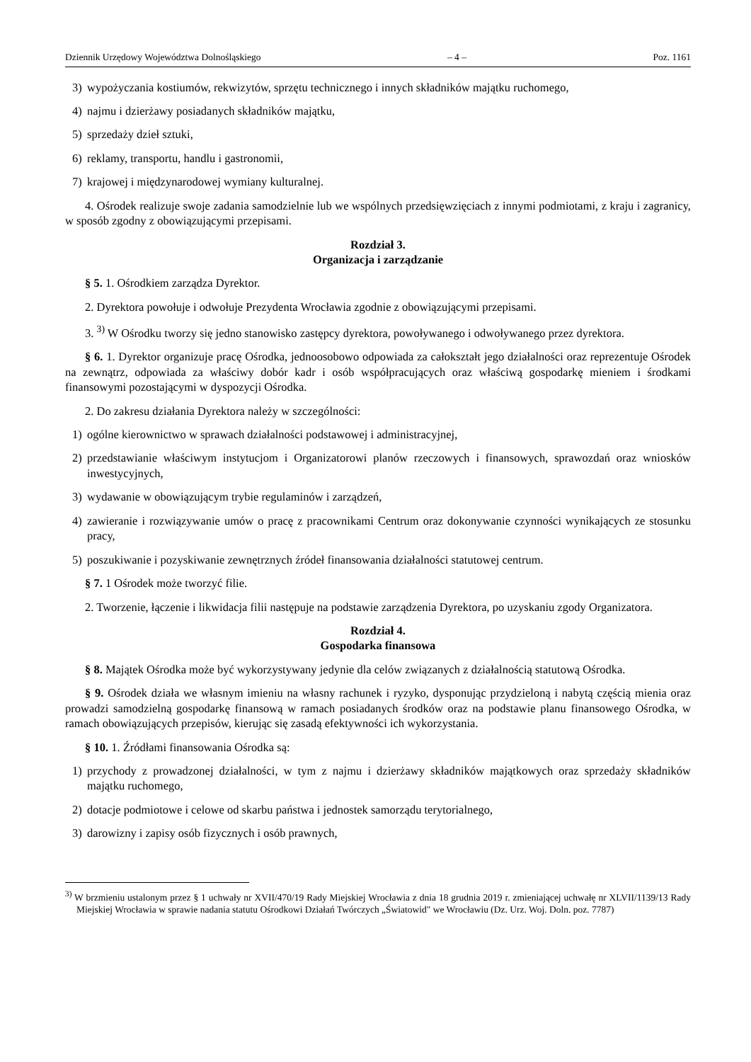Dziennik Urzędowy Województwa Dolnośląskiego – 4 – Poz. 1161
3) wypożyczania kostiumów, rekwizytów, sprzętu technicznego i innych składników majątku ruchomego,
4) najmu i dzierżawy posiadanych składników majątku,
5) sprzedaży dzieł sztuki,
6) reklamy, transportu, handlu i gastronomii,
7) krajowej i międzynarodowej wymiany kulturalnej.
4. Ośrodek realizuje swoje zadania samodzielnie lub we wspólnych przedsięwzięciach z innymi podmiotami, z kraju i zagranicy, w sposób zgodny z obowiązującymi przepisami.
Rozdział 3.
Organizacja i zarządzanie
§ 5. 1. Ośrodkiem zarządza Dyrektor.
2. Dyrektora powołuje i odwołuje Prezydenta Wrocławia zgodnie z obowiązującymi przepisami.
3. <sup>3)</sup> W Ośrodku tworzy się jedno stanowisko zastępcy dyrektora, powoływanego i odwoływanego przez dyrektora.
§ 6. 1. Dyrektor organizuje pracę Ośrodka, jednoosobowo odpowiada za całokształt jego działalności oraz reprezentuje Ośrodek na zewnątrz, odpowiada za właściwy dobór kadr i osób współpracujących oraz właściwą gospodarkę mieniem i środkami finansowymi pozostającymi w dyspozycji Ośrodka.
2. Do zakresu działania Dyrektora należy w szczególności:
1) ogólne kierownictwo w sprawach działalności podstawowej i administracyjnej,
2) przedstawianie właściwym instytucjom i Organizatorowi planów rzeczowych i finansowych, sprawozdań oraz wniosków inwestycyjnych,
3) wydawanie w obowiązującym trybie regulaminów i zarządzeń,
4) zawieranie i rozwiązywanie umów o pracę z pracownikami Centrum oraz dokonywanie czynności wynikających ze stosunku pracy,
5) poszukiwanie i pozyskiwanie zewnętrznych źródeł finansowania działalności statutowej centrum.
§ 7. 1 Ośrodek może tworzyć filie.
2. Tworzenie, łączenie i likwidacja filii następuje na podstawie zarządzenia Dyrektora, po uzyskaniu zgody Organizatora.
Rozdział 4.
Gospodarka finansowa
§ 8. Majątek Ośrodka może być wykorzystywany jedynie dla celów związanych z działalnością statutową Ośrodka.
§ 9. Ośrodek działa we własnym imieniu na własny rachunek i ryzyko, dysponując przydzieloną i nabytą częścią mienia oraz prowadzi samodzielną gospodarkę finansową w ramach posiadanych środków oraz na podstawie planu finansowego Ośrodka, w ramach obowiązujących przepisów, kierując się zasadą efektywności ich wykorzystania.
§ 10. 1. Źródłami finansowania Ośrodka są:
1) przychody z prowadzonej działalności, w tym z najmu i dzierżawy składników majątkowych oraz sprzedaży składników majątku ruchomego,
2) dotacje podmiotowe i celowe od skarbu państwa i jednostek samorządu terytorialnego,
3) darowizny i zapisy osób fizycznych i osób prawnych,
<sup>3)</sup> W brzmieniu ustalonym przez § 1 uchwały nr XVII/470/19 Rady Miejskiej Wrocławia z dnia 18 grudnia 2019 r. zmieniającej uchwałę nr XLVII/1139/13 Rady Miejskiej Wrocławia w sprawie nadania statutu Ośrodkowi Działań Twórczych „Światowid" we Wrocławiu (Dz. Urz. Woj. Doln. poz. 7787)